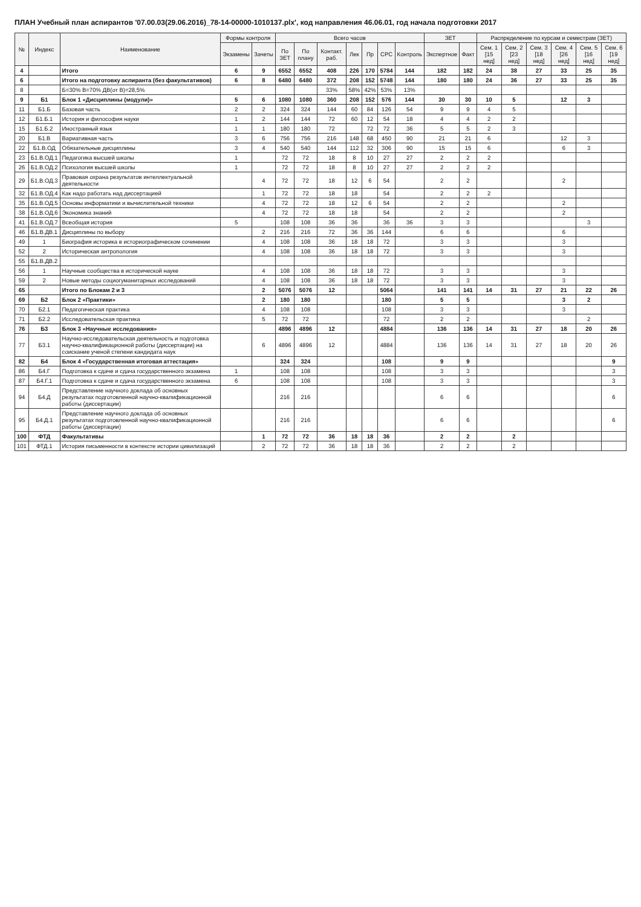ПЛАН Учебный план аспирантов '07.00.03(29.06.2016)_78-14-00000-1010137.plx', код направления 46.06.01, год начала подготовки 2017
| № | Индекс | Наименование | Формы контроля | | Всего часов | | | | | | | ЗЕТ | | Распределение по курсам и семестрам (ЗЕТ) | | | | | |
| --- | --- | --- | --- | --- | --- | --- | --- | --- | --- | --- | --- | --- | --- | --- | --- | --- | --- | --- | --- |
| | | | Экзамены | Зачеты | По ЗЕТ | По плану | Контакт. раб. | Лек | Пр | СРС | Контроль | Экспертное | Факт | Сем. 1 [15 нед] | Сем. 2 [23 нед] | Сем. 3 [18 нед] | Сем. 4 [26 нед] | Сем. 5 [16 нед] | Сем. 6 [19 нед] |
| 4 | | Итого | 6 | 9 | 6552 | 6552 | 408 | 226 | 170 | 5784 | 144 | 182 | 182 | 24 | 38 | 27 | 33 | 25 | 35 |
| 6 | | Итого на подготовку аспиранта (без факультативов) | 6 | 8 | 6480 | 6480 | 372 | 208 | 152 | 5748 | 144 | 180 | 180 | 24 | 36 | 27 | 33 | 25 | 35 |
| 8 | | Б=30% В=70% ДВ(от В)=28,5% | | | | | 33% | 58% | 42% | 53% | 13% | | | | | | | | |
| 9 | Б1 | Блок 1 «Дисциплины (модули)» | 5 | 6 | 1080 | 1080 | 360 | 208 | 152 | 576 | 144 | 30 | 30 | 10 | 5 | | 12 | 3 | |
| 11 | Б1.Б | Базовая часть | 2 | 2 | 324 | 324 | 144 | 60 | 84 | 126 | 54 | 9 | 9 | 4 | 5 | | | | |
| 12 | Б1.Б.1 | История и философия науки | 1 | 2 | 144 | 144 | 72 | 60 | 12 | 54 | 18 | 4 | 4 | 2 | 2 | | | | |
| 15 | Б1.Б.2 | Иностранный язык | 1 | 1 | 180 | 180 | 72 | | 72 | 72 | 36 | 5 | 5 | 2 | 3 | | | | |
| 20 | Б1.В | Вариативная часть | 3 | 6 | 756 | 756 | 216 | 148 | 68 | 450 | 90 | 21 | 21 | 6 | | | 12 | 3 | |
| 22 | Б1.В.ОД | Обязательные дисциплины | 3 | 4 | 540 | 540 | 144 | 112 | 32 | 306 | 90 | 15 | 15 | 6 | | | 6 | 3 | |
| 23 | Б1.В.ОД.1 | Педагогика высшей школы | 1 | | 72 | 72 | 18 | 8 | 10 | 27 | 27 | 2 | 2 | 2 | | | | | |
| 26 | Б1.В.ОД.2 | Психология высшей школы | 1 | | 72 | 72 | 18 | 8 | 10 | 27 | 27 | 2 | 2 | 2 | | | | | |
| 29 | Б1.В.ОД.3 | Правовая охрана результатов интеллектуальной деятельности | | 4 | 72 | 72 | 18 | 12 | 6 | 54 | | 2 | 2 | | | | 2 | | |
| 32 | Б1.В.ОД.4 | Как надо работать над диссертацией | | 1 | 72 | 72 | 18 | 18 | | 54 | | 2 | 2 | 2 | | | | | |
| 35 | Б1.В.ОД.5 | Основы информатики и вычислительной техники | | 4 | 72 | 72 | 18 | 12 | 6 | 54 | | 2 | 2 | | | | 2 | | |
| 38 | Б1.В.ОД.6 | Экономика знаний | | 4 | 72 | 72 | 18 | 18 | | 54 | | 2 | 2 | | | | 2 | | |
| 41 | Б1.В.ОД.7 | Всеобщая история | 5 | | 108 | 108 | 36 | 36 | | 36 | 36 | 3 | 3 | | | | | 3 | |
| 46 | Б1.В.ДВ.1 | Дисциплины по выбору | | 2 | 216 | 216 | 72 | 36 | 36 | 144 | | 6 | 6 | | | | 6 | | |
| 49 | 1 | Биография историка в историографическом сочинении | | 4 | 108 | 108 | 36 | 18 | 18 | 72 | | 3 | 3 | | | | 3 | | |
| 52 | 2 | Историческая антропология | | 4 | 108 | 108 | 36 | 18 | 18 | 72 | | 3 | 3 | | | | 3 | | |
| 55 | Б1.В.ДВ.2 | | | | | | | | | | | | | | | | | | |
| 56 | 1 | Научные сообщества в исторической науке | | 4 | 108 | 108 | 36 | 18 | 18 | 72 | | 3 | 3 | | | | 3 | | |
| 59 | 2 | Новые методы социогуманитарных исследований | | 4 | 108 | 108 | 36 | 18 | 18 | 72 | | 3 | 3 | | | | 3 | | |
| 65 | | Итого по Блокам 2 и 3 | | 2 | 5076 | 5076 | 12 | | | 5064 | | 141 | 141 | 14 | 31 | 27 | 21 | 22 | 26 |
| 69 | Б2 | Блок 2 «Практики» | | 2 | 180 | 180 | | | | 180 | | 5 | 5 | | | | 3 | 2 | |
| 70 | Б2.1 | Педагогическая практика | | 4 | 108 | 108 | | | | 108 | | 3 | 3 | | | | 3 | | |
| 71 | Б2.2 | Исследовательская практика | | 5 | 72 | 72 | | | | 72 | | 2 | 2 | | | | | 2 | |
| 76 | Б3 | Блок 3 «Научные исследования» | | | 4896 | 4896 | 12 | | | 4884 | | 136 | 136 | 14 | 31 | 27 | 18 | 20 | 26 |
| 77 | Б3.1 | Научно-исследовательская деятельность и подготовка научно-квалификационной работы (диссертации) на соискание ученой степени кандидата наук | | 6 | 4896 | 4896 | 12 | | | 4884 | | 136 | 136 | 14 | 31 | 27 | 18 | 20 | 26 |
| 82 | Б4 | Блок 4 «Государственная итоговая аттестация» | | | 324 | 324 | | | | 108 | | 9 | 9 | | | | | | 9 |
| 86 | Б4.Г | Подготовка к сдаче и сдача государственного экзамена | 1 | | 108 | 108 | | | | 108 | | 3 | 3 | | | | | | 3 |
| 87 | Б4.Г.1 | Подготовка к сдаче и сдача государственного экзамена | 6 | | 108 | 108 | | | | 108 | | 3 | 3 | | | | | | 3 |
| 94 | Б4.Д | Представление научного доклада об основных результатах подготовленной научно-квалификационной работы (диссертации) | | | 216 | 216 | | | | | | 6 | 6 | | | | | | 6 |
| 95 | Б4.Д.1 | Представление научного доклада об основных результатах подготовленной научно-квалификационной работы (диссертации) | | | 216 | 216 | | | | | | 6 | 6 | | | | | | 6 |
| 100 | ФТД | Факультативы | | 1 | 72 | 72 | 36 | 18 | 18 | 36 | | 2 | 2 | | 2 | | | | |
| 101 | ФТД.1 | История письменности в контексте истории цивилизаций | | 2 | 72 | 72 | 36 | 18 | 18 | 36 | | 2 | 2 | | 2 | | | | |